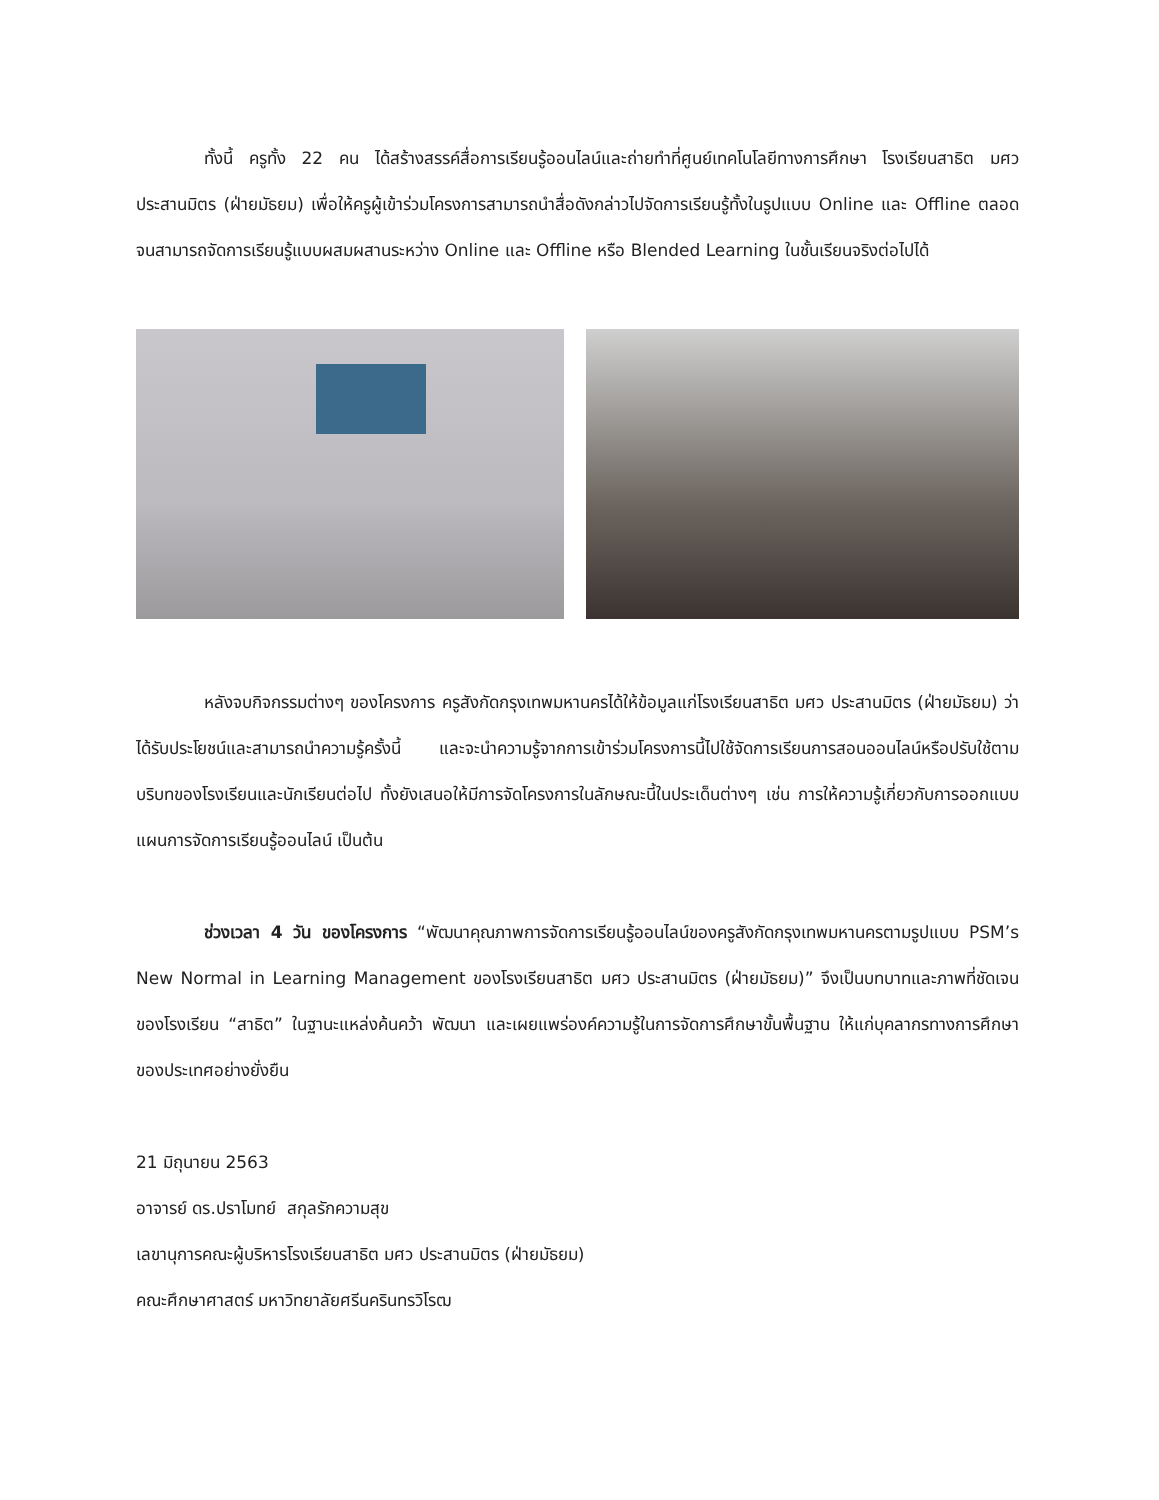ทั้งนี้ ครูทั้ง 22 คน ได้สร้างสรรค์สื่อการเรียนรู้ออนไลน์และถ่ายทำที่ศูนย์เทคโนโลยีทางการศึกษา โรงเรียนสาธิต มศว ประสานมิตร (ฝ่ายมัธยม) เพื่อให้ครูผู้เข้าร่วมโครงการสามารถนำสื่อดังกล่าวไปจัดการเรียนรู้ทั้งในรูปแบบ Online และ Offline ตลอดจนสามารถจัดการเรียนรู้แบบผสมผสานระหว่าง Online และ Offline หรือ Blended Learning ในชั้นเรียนจริงต่อไปได้
หลังจบกิจกรรมต่างๆ ของโครงการ ครูสังกัดกรุงเทพมหานครได้ให้ข้อมูลแก่โรงเรียนสาธิต มศว ประสานมิตร (ฝ่ายมัธยม) ว่า ได้รับประโยชน์และสามารถนำความรู้ครั้งนี้ และจะนำความรู้จากการเข้าร่วมโครงการนี้ไปใช้จัดการเรียนการสอนออนไลน์หรือปรับใช้ตามบริบทของโรงเรียนและนักเรียนต่อไป ทั้งยังเสนอให้มีการจัดโครงการในลักษณะนี้ในประเด็นต่างๆ เช่น การให้ความรู้เกี่ยวกับการออกแบบแผนการจัดการเรียนรู้ออนไลน์ เป็นต้น
ช่วงเวลา 4 วัน ของโครงการ “พัฒนาคุณภาพการจัดการเรียนรู้ออนไลน์ของครูสังกัดกรุงเทพมหานครตามรูปแบบ PSM’s New Normal in Learning Management ของโรงเรียนสาธิต มศว ประสานมิตร (ฝ่ายมัธยม)” จึงเป็นบทบาทและภาพที่ชัดเจนของโรงเรียน “สาธิต” ในฐานะแหล่งค้นคว้า พัฒนา และเผยแพร่องค์ความรู้ในการจัดการศึกษาขั้นพื้นฐาน ให้แก่บุคลากรทางการศึกษาของประเทศอย่างยั่งยืน
21 มิถุนายน 2563
อาจารย์ ดร.ปราโมทย์ สกุลรักความสุข
เลขานุการคณะผู้บริหารโรงเรียนสาธิต มศว ประสานมิตร (ฝ่ายมัธยม)
คณะศึกษาศาสตร์ มหาวิทยาลัยศรีนครินทรวิโรฒ